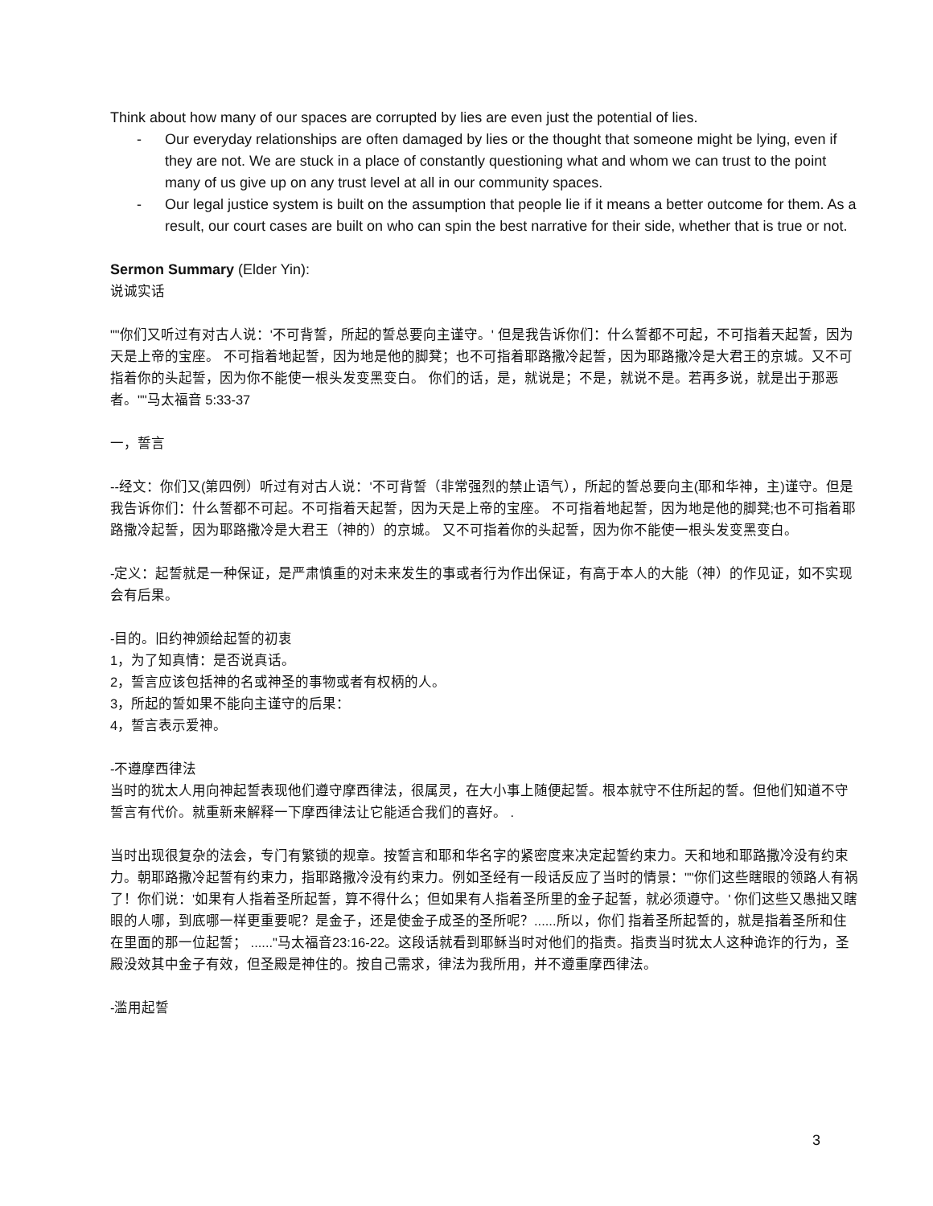Think about how many of our spaces are corrupted by lies are even just the potential of lies.
- Our everyday relationships are often damaged by lies or the thought that someone might be lying, even if they are not. We are stuck in a place of constantly questioning what and whom we can trust to the point many of us give up on any trust level at all in our community spaces.
- Our legal justice system is built on the assumption that people lie if it means a better outcome for them. As a result, our court cases are built on who can spin the best narrative for their side, whether that is true or not.
Sermon Summary (Elder Yin):
说诚实话
""你们又听过有对古人说：'不可背誓，所起的誓总要向主谨守。' 但是我告诉你们：什么誓都不可起，不可指着天起誓，因为天是上帝的宝座。 不可指着地起誓，因为地是他的脚凳；也不可指着耶路撒冷起誓，因为耶路撒冷是大君王的京城。又不可指着你的头起誓，因为你不能使一根头发变黑变白。 你们的话，是，就说是；不是，就说不是。若再多说，就是出于那恶者。""马太福音 5:33-37
一，誓言
--经文：你们又(第四例）听过有对古人说：'不可背誓（非常强烈的禁止语气），所起的誓总要向主(耶和华神，主)谨守。但是我告诉你们：什么誓都不可起。不可指着天起誓，因为天是上帝的宝座。 不可指着地起誓，因为地是他的脚凳;也不可指着耶路撒冷起誓，因为耶路撒冷是大君王（神的）的京城。 又不可指着你的头起誓，因为你不能使一根头发变黑变白。
-定义：起誓就是一种保证，是严肃慎重的对未来发生的事或者行为作出保证，有高于本人的大能（神）的作见证，如不实现会有后果。
-目的。旧约神颁给起誓的初衷
1，为了知真情：是否说真话。
2，誓言应该包括神的名或神圣的事物或者有权柄的人。
3，所起的誓如果不能向主谨守的后果：
4，誓言表示爱神。
-不遵摩西律法
当时的犹太人用向神起誓表现他们遵守摩西律法，很属灵，在大小事上随便起誓。根本就守不住所起的誓。但他们知道不守誓言有代价。就重新来解释一下摩西律法让它能适合我们的喜好。 .
当时出现很复杂的法会，专门有繁锁的规章。按誓言和耶和华名字的紧密度来决定起誓约束力。天和地和耶路撒冷没有约束力。朝耶路撒冷起誓有约束力，指耶路撒冷没有约束力。例如圣经有一段话反应了当时的情景：""你们这些瞎眼的领路人有祸了！你们说：'如果有人指着圣所起誓，算不得什么；但如果有人指着圣所里的金子起誓，就必须遵守。' 你们这些又愚拙又瞎眼的人哪，到底哪一样更重要呢？是金子，还是使金子成圣的圣所呢？......所以，你们 指着圣所起誓的，就是指着圣所和住在里面的那一位起誓； ......"马太福音23:16-22。这段话就看到耶稣当时对他们的指责。指责当时犹太人这种诡诈的行为，圣殿没效其中金子有效，但圣殿是神住的。按自己需求，律法为我所用，并不遵重摩西律法。
-滥用起誓
3